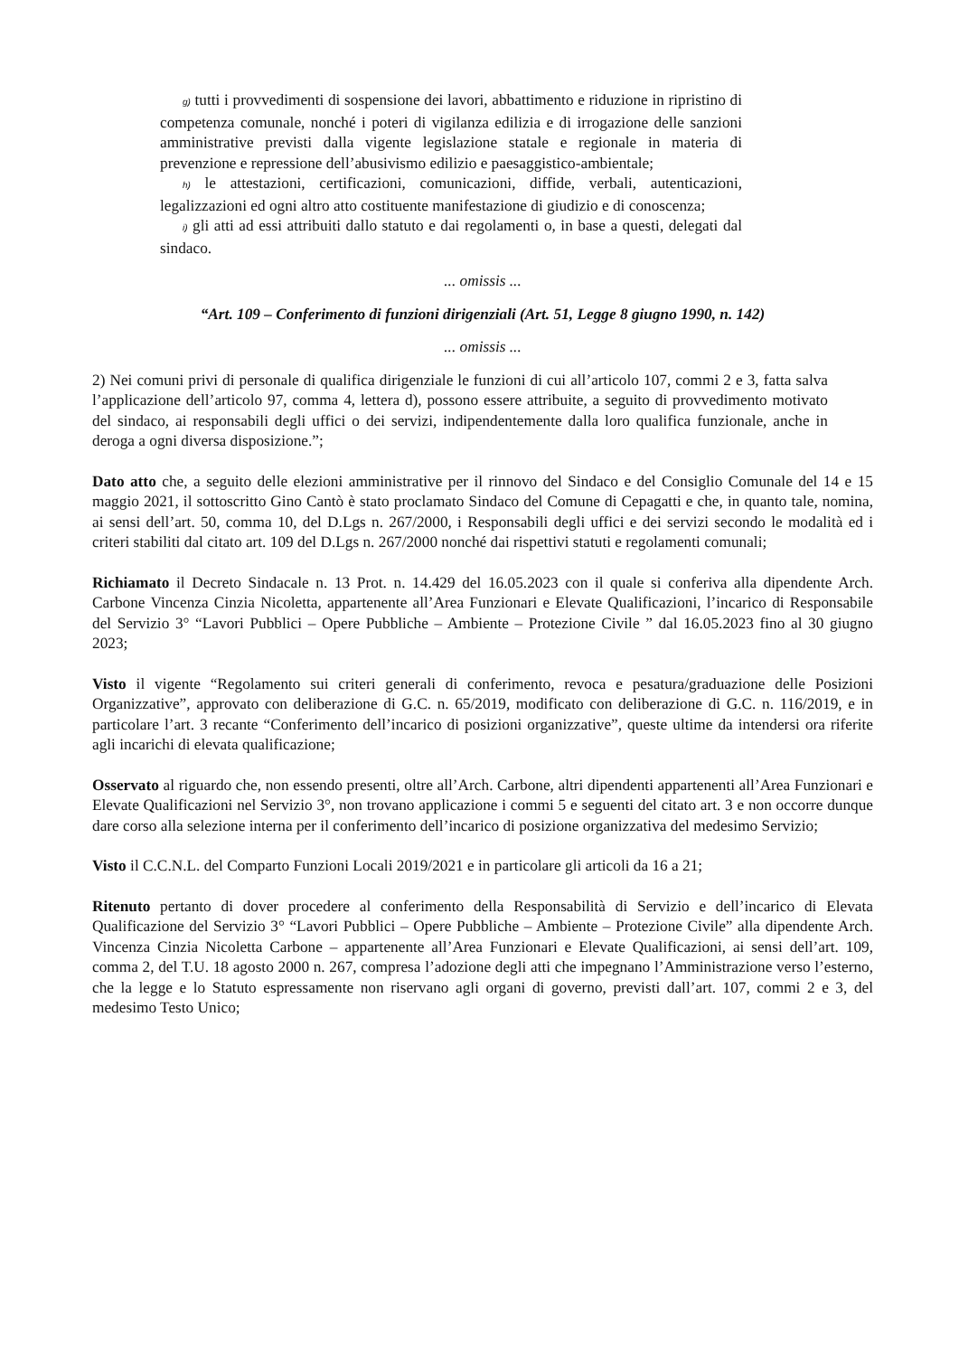g) tutti i provvedimenti di sospensione dei lavori, abbattimento e riduzione in ripristino di competenza comunale, nonché i poteri di vigilanza edilizia e di irrogazione delle sanzioni amministrative previsti dalla vigente legislazione statale e regionale in materia di prevenzione e repressione dell’abusivismo edilizio e paesaggistico-ambientale;
h) le attestazioni, certificazioni, comunicazioni, diffide, verbali, autenticazioni, legalizzazioni ed ogni altro atto costituente manifestazione di giudizio e di conoscenza;
i) gli atti ad essi attribuiti dallo statuto e dai regolamenti o, in base a questi, delegati dal sindaco.
... omissis ...
“Art. 109 – Conferimento di funzioni dirigenziali (Art. 51, Legge 8 giugno 1990, n. 142)
... omissis ...
2) Nei comuni privi di personale di qualifica dirigenziale le funzioni di cui all’articolo 107, commi 2 e 3, fatta salva l’applicazione dell’articolo 97, comma 4, lettera d), possono essere attribuite, a seguito di provvedimento motivato del sindaco, ai responsabili degli uffici o dei servizi, indipendentemente dalla loro qualifica funzionale, anche in deroga a ogni diversa disposizione.”;
Dato atto che, a seguito delle elezioni amministrative per il rinnovo del Sindaco e del Consiglio Comunale del 14 e 15 maggio 2021, il sottoscritto Gino Cantò è stato proclamato Sindaco del Comune di Cepagatti e che, in quanto tale, nomina, ai sensi dell’art. 50, comma 10, del D.Lgs n. 267/2000, i Responsabili degli uffici e dei servizi secondo le modalità ed i criteri stabiliti dal citato art. 109 del D.Lgs n. 267/2000 nonché dai rispettivi statuti e regolamenti comunali;
Richiamato il Decreto Sindacale n. 13 Prot. n. 14.429 del 16.05.2023 con il quale si conferiva alla dipendente Arch. Carbone Vincenza Cinzia Nicoletta, appartenente all’Area Funzionari e Elevate Qualificazioni, l’incarico di Responsabile del Servizio 3° “Lavori Pubblici – Opere Pubbliche – Ambiente – Protezione Civile ” dal 16.05.2023 fino al 30 giugno 2023;
Visto il vigente “Regolamento sui criteri generali di conferimento, revoca e pesatura/graduazione delle Posizioni Organizzative”, approvato con deliberazione di G.C. n. 65/2019, modificato con deliberazione di G.C. n. 116/2019, e in particolare l’art. 3 recante “Conferimento dell’incarico di posizioni organizzative”, queste ultime da intendersi ora riferite agli incarichi di elevata qualificazione;
Osservato al riguardo che, non essendo presenti, oltre all’Arch. Carbone, altri dipendenti appartenenti all’Area Funzionari e Elevate Qualificazioni nel Servizio 3°, non trovano applicazione i commi 5 e seguenti del citato art. 3 e non occorre dunque dare corso alla selezione interna per il conferimento dell’incarico di posizione organizzativa del medesimo Servizio;
Visto il C.C.N.L. del Comparto Funzioni Locali 2019/2021 e in particolare gli articoli da 16 a 21;
Ritenuto pertanto di dover procedere al conferimento della Responsabilità di Servizio e dell’incarico di Elevata Qualificazione del Servizio 3° “Lavori Pubblici – Opere Pubbliche – Ambiente – Protezione Civile” alla dipendente Arch. Vincenza Cinzia Nicoletta Carbone – appartenente all’Area Funzionari e Elevate Qualificazioni, ai sensi dell’art. 109, comma 2, del T.U. 18 agosto 2000 n. 267, compresa l’adozione degli atti che impegnano l’Amministrazione verso l’esterno, che la legge e lo Statuto espressamente non riservano agli organi di governo, previsti dall’art. 107, commi 2 e 3, del medesimo Testo Unico;